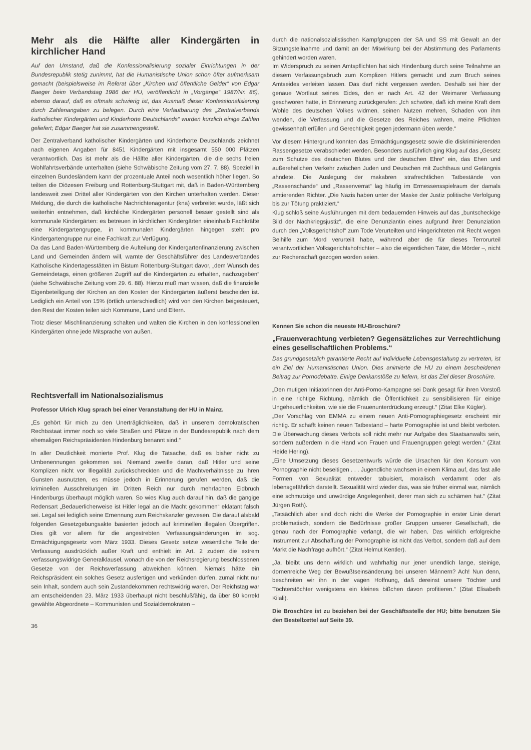Mehr als die Hälfte aller Kindergärten in kirchlicher Hand
Auf den Umstand, daß die Konfessionalisierung sozialer Einrichtungen in der Bundesrepublik stetig zunimmt, hat die Humanistische Union schon öfter aufmerksam gemacht (beispielsweise im Referat über „Kirchen und öffentliche Gelder“ von Edgar Baeger beim Verbandstag 1986 der HU, veröffentlicht in „Vorgänge“ 1987/Nr. 86), ebenso darauf, daß es oftmals schwierig ist, das Ausmaß dieser Konfessionalisierung durch Zahlenangaben zu belegen. Durch eine Verlautbarung des „Zentralverbands katholischer Kindergärten und Kinderhorte Deutschlands“ wurden kürzlich einige Zahlen geliefert; Edgar Baeger hat sie zusammengestellt.
Der Zentralverband katholischer Kindergärten und Kinderhorte Deutschlands zeichnet nach eigenen Angaben für 8451 Kindergärten mit insgesamt 550 000 Plätzen verantwortlich. Das ist mehr als die Hälfte aller Kindergärten, die die sechs freien Wohlfahrtsverbände unterhalten (siehe Schwäbische Zeitung vom 27. 7. 88). Speziell in einzelnen Bundesländern kann der prozentuale Anteil noch wesentlich höher liegen. So teilten die Diözesen Freiburg und Rottenburg-Stuttgart mit, daß in Baden-Württemberg landesweit zwei Drittel aller Kindergärten von den Kirchen unterhalten werden. Dieser Meldung, die durch die katholische Nachrichtenagentur (kna) verbreitet wurde, läßt sich weiterhin entnehmen, daß kirchliche Kindergärten personell besser gestellt sind als kommunale Kindergärten: es betreuen in kirchlichen Kindergärten eineinhalb Fachkräfte eine Kindergartengruppe, in kommunalen Kindergärten hingegen steht pro Kindergartengruppe nur eine Fachkraft zur Verfügung.
Da das Land Baden-Württemberg die Aufteilung der Kindergartenfinanzierung zwischen Land und Gemeinden ändern will, warnte der Geschäftsführer des Landesverbandes Katholische Kindertagesstätten im Bistum Rottenburg-Stuttgart davor, „dem Wunsch des Gemeindetags, einen größeren Zugriff auf die Kindergärten zu erhalten, nachzugeben“ (siehe Schwäbische Zeitung vom 29. 6. 88). Hierzu muß man wissen, daß die finanzielle Eigenbeteiligung der Kirchen an den Kosten der Kindergärten äußerst bescheiden ist. Lediglich ein Anteil von 15% (örtlich unterschiedlich) wird von den Kirchen beigesteuert, den Rest der Kosten teilen sich Kommune, Land und Eltern.
Trotz dieser Mischfinanzierung schalten und walten die Kirchen in den konfessionellen Kindergärten ohne jede Mitsprache von außen.
Rechtsverfall im Nationalsozialismus
Professor Ulrich Klug sprach bei einer Veranstaltung der HU in Mainz.
„Es gehört für mich zu den Unerträglichkeiten, daß in unserem demokratischen Rechtsstaat immer noch so viele Straßen und Plätze in der Bundesrepublik nach dem ehemaligen Reichspräsidenten Hindenburg benannt sind.“
In aller Deutlichkeit monierte Prof. Klug die Tatsache, daß es bisher nicht zu Umbenennungen gekommen sei. Niemand zweifle daran, daß Hitler und seine Komplizen nicht vor Illegalität zurückschreckten und die Machtverhältnisse zu ihren Gunsten ausnutzten, es müsse jedoch in Erinnerung gerufen werden, daß die kriminellen Ausschreitungen im Dritten Reich nur durch mehrfachen Eidbruch Hindenburgs überhaupt möglich waren. So wies Klug auch darauf hin, daß die gängige Redensart „Bedauerlicherweise ist Hitler legal an die Macht gekommen“ eklatant falsch sei. Legal sei lediglich seine Ernennung zum Reichskanzler gewesen. Die darauf alsbald folgenden Gesetzgebungsakte basierten jedoch auf kriminellen illegalen Übergriffen. Dies gilt vor allem für die angestrebten Verfassungsänderungen im sog. Ermächtigungsgesetz vom März 1933. Dieses Gesetz setzte wesentliche Teile der Verfassung ausdrücklich außer Kraft und enthielt im Art. 2 zudem die extrem verfassungswidrige Generalklausel, wonach die von der Reichsregierung beschlossenen Gesetze von der Reichsverfassung abweichen können. Niemals hätte ein Reichspräsident ein solches Gesetz ausfertigen und verkünden dürfen, zumal nicht nur sein Inhalt, sondern auch sein Zustandekommen rechtswidrig waren. Der Reichstag war am entscheidenden 23. März 1933 überhaupt nicht beschlußfähig, da über 80 korrekt gewählte Abgeordnete – Kommunisten und Sozialdemokraten –
36
durch die nationalsozialistischen Kampfgruppen der SA und SS mit Gewalt an der Sitzungsteilnahme und damit an der Mitwirkung bei der Abstimmung des Parlaments gehindert worden waren.
Im Widerspruch zu seinen Amtspflichten hat sich Hindenburg durch seine Teilnahme an diesem Verfassungsbruch zum Komplizen Hitlers gemacht und zum Bruch seines Amtseides verleiten lassen. Das darf nicht vergessen werden. Deshalb sei hier der genaue Wortlaut seines Eides, den er nach Art. 42 der Weimarer Verfassung geschworen hatte, in Erinnerung zurückgerufen: „Ich schwöre, daß ich meine Kraft dem Wohle des deutschen Volkes widmen, seinen Nutzen mehren, Schaden von ihm wenden, die Verfassung und die Gesetze des Reiches wahren, meine Pflichten gewissenhaft erfüllen und Gerechtigkeit gegen jedermann üben werde.“
Vor diesem Hintergrund konnten das Ermächtigungsgesetz sowie die diskriminierenden Rassengesetze verabschiedet werden. Besonders ausführlich ging Klug auf das „Gesetz zum Schutze des deutschen Blutes und der deutschen Ehre“ ein, das Ehen und außerehelichen Verkehr zwischen Juden und Deutschen mit Zuchthaus und Gefängnis ahndete. Die Auslegung der makabren strafrechtlichen Tatbestände von „Rassenschande“ und „Rassenverrat“ lag häufig im Ermessensspielraum der damals amtierenden Richter. „Die Nazis haben unter der Maske der Justiz politische Verfolgung bis zur Tötung praktiziert.“
Klug schloß seine Ausführungen mit dem bedauernden Hinweis auf das „buntscheckige Bild der Nachkriegsjustiz“, die eine Denunziantin eines aufgrund ihrer Denunziation durch den „Volksgerichtshof“ zum Tode Verurteilten und Hingerichteten mit Recht wegen Beihilfe zum Mord verurteilt habe, während aber die für dieses Terrorurteil verantwortlichen Volksgerichtshofrichter – also die eigentlichen Täter, die Mörder –, nicht zur Rechenschaft gezogen worden seien.
Kennen Sie schon die neueste HU-Broschüre?
„Frauenverachtung verbieten? Gegensätzliches zur Verrechtlichung eines gesellschaftlichen Problems.“
Das grundgesetzlich garantierte Recht auf individuelle Lebensgestaltung zu vertreten, ist ein Ziel der Humanistischen Union. Dies animierte die HU zu einem bescheidenen Beitrag zur Pornodebatte. Einige Denkanstöße zu liefern, ist das Ziel dieser Broschüre.
„Den mutigen Initiatorinnen der Anti-Porno-Kampagne sei Dank gesagt für ihren Vorstoß in eine richtige Richtung, nämlich die Öffentlichkeit zu sensibilisieren für einige Ungeheuerlichkeiten, wie sie die Frauenunterdrückung erzeugt.“ (Zitat Elke Kügler).
„Der Vorschlag von EMMA zu einem neuen Anti-Pornographiegesetz erscheint mir richtig. Er schafft keinen neuen Tatbestand – harte Pornographie ist und bleibt verboten. Die Überwachung dieses Verbots soll nicht mehr nur Aufgabe des Staatsanwalts sein, sondern außerdem in die Hand von Frauen und Frauengruppen gelegt werden.“ (Zitat Heide Hering).
„Eine Umsetzung dieses Gesetzentwurfs würde die Ursachen für den Konsum von Pornographie nicht beseitigen . . . Jugendliche wachsen in einem Klima auf, das fast alle Formen von Sexualität entweder tabuisiert, moralisch verdammt oder als lebensgefährlich darstellt. Sexualität wird wieder das, was sie früher einmal war, nämlich eine schmutzige und unwürdige Angelegenheit, derer man sich zu schämen hat.“ (Zitat Jürgen Roth).
„Tatsächlich aber sind doch nicht die Werke der Pornographie in erster Linie derart problematisch, sondern die Bedürfnisse großer Gruppen unserer Gesellschaft, die genau nach der Pornographie verlangt, die wir haben. Das wirklich erfolgreiche Instrument zur Abschaffung der Pornographie ist nicht das Verbot, sondern daß auf dem Markt die Nachfrage aufhört.“ (Zitat Helmut Kentler).
„Ja, bleibt uns denn wirklich und wahrhaftig nur jener unendlich lange, steinige, dornenreiche Weg der Bewußtseinsänderung bei unseren Männern? Ach! Nun denn, beschreiten wir ihn in der vagen Hoffnung, daß dereinst unsere Töchter und Töchterstöchter wenigstens ein kleines bißchen davon profitieren.“ (Zitat Elisabeth Kilali).
Die Broschüre ist zu beziehen bei der Geschäftsstelle der HU; bitte benutzen Sie den Bestellzettel auf Seite 39.